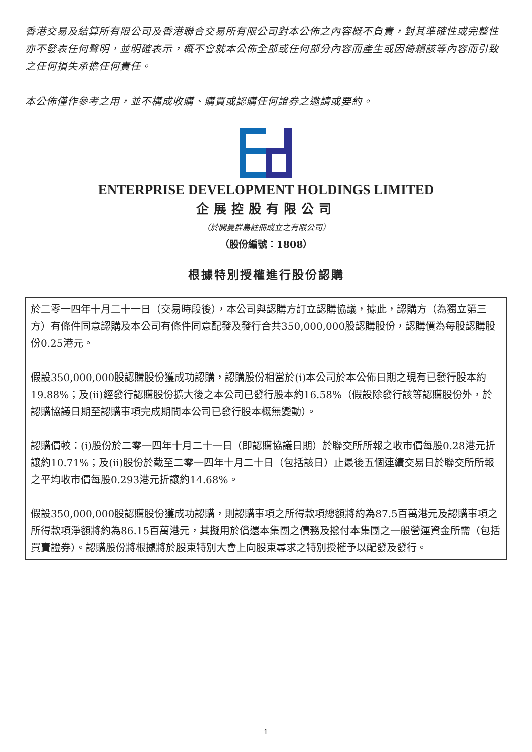香港交易及結算所有限公司及香港聯合交易所有限公司對本公佈之內容概不負責，對其準確性或完整性亦不發表任何聲明，並明確表示，概不會就本公佈全部或任何部分內容而產生或因倚賴該等內容而引致之任何損失承擔任何責任。
本公佈僅作參考之用，並不構成收購、購買或認購任何證券之邀請或要約。
ENTERPRISE DEVELOPMENT HOLDINGS LIMITED
企展控股有限公司
（於開曼群島註冊成立之有限公司）
（股份編號：1808）
根據特別授權進行股份認購
於二零一四年十月二十一日（交易時段後），本公司與認購方訂立認購協議，據此，認購方（為獨立第三方）有條件同意認購及本公司有條件同意配發及發行合共350,000,000股認購股份，認購價為每股認購股份0.25港元。
假設350,000,000股認購股份獲成功認購，認購股份相當於(i)本公司於本公佈日期之現有已發行股本約19.88%；及(ii)經發行認購股份擴大後之本公司已發行股本約16.58%（假設除發行該等認購股份外，於認購協議日期至認購事項完成期間本公司已發行股本概無變動）。
認購價較：(i)股份於二零一四年十月二十一日（即認購協議日期）於聯交所所報之收市價每股0.28港元折讓約10.71%；及(ii)股份於截至二零一四年十月二十日（包括該日）止最後五個連續交易日於聯交所所報之平均收市價每股0.293港元折讓約14.68%。
假設350,000,000股認購股份獲成功認購，則認購事項之所得款項總額將約為87.5百萬港元及認購事項之所得款項淨額將約為86.15百萬港元，其擬用於償還本集團之債務及撥付本集團之一般營運資金所需（包括買賣證券）。認購股份將根據將於股東特別大會上向股東尋求之特別授權予以配發及發行。
1